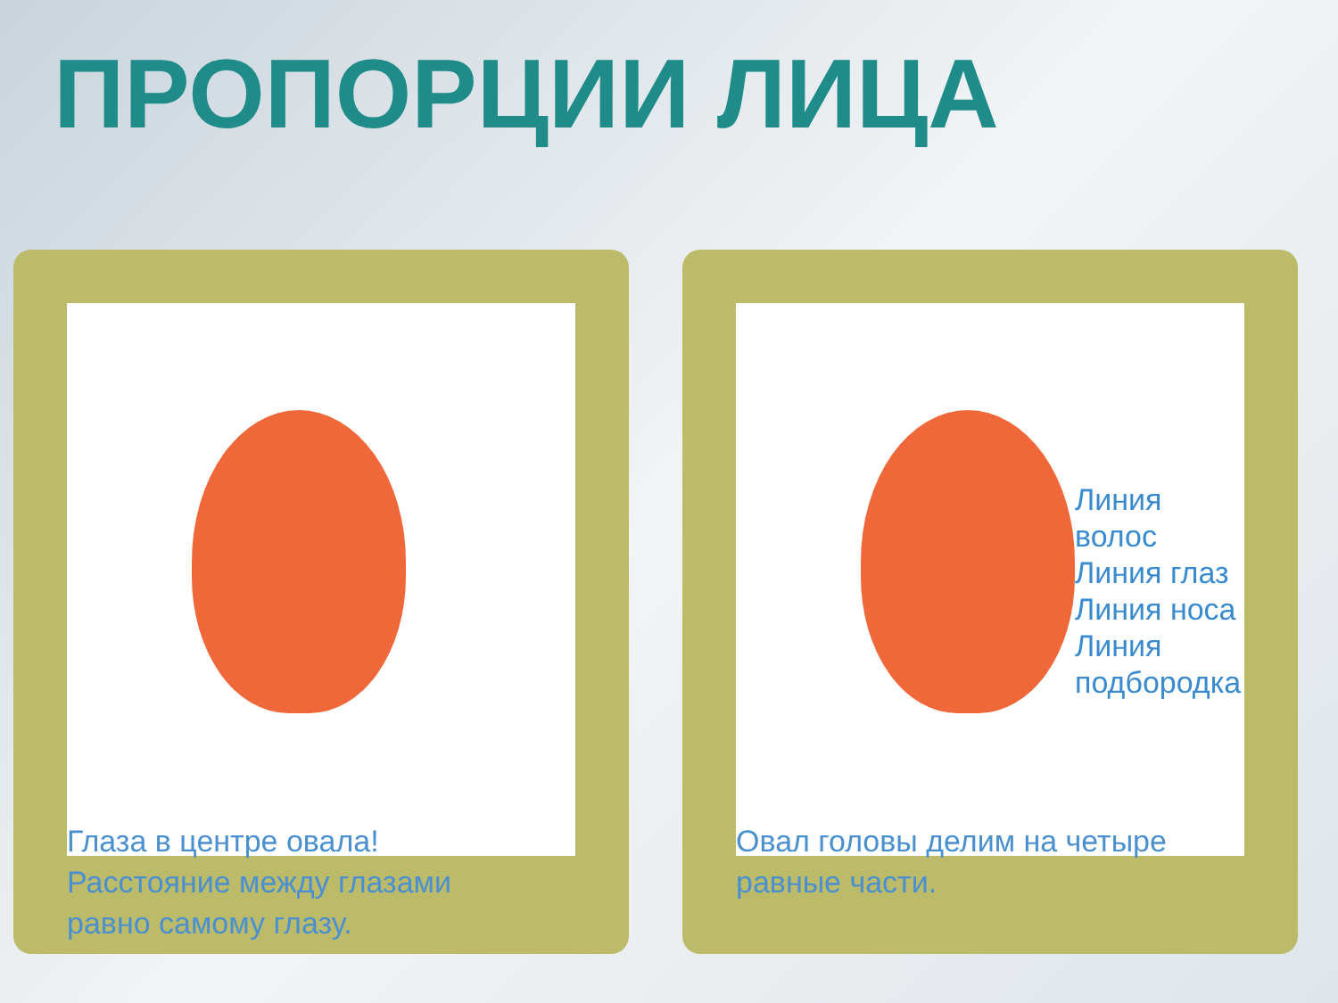ПРОПОРЦИИ ЛИЦА
Глаза в центре овала!
Расстояние между глазами
равно самому глазу.
Линия волос
Линия глаз
Линия носа
Линия подбородка
Овал головы делим на четыре
равные части.